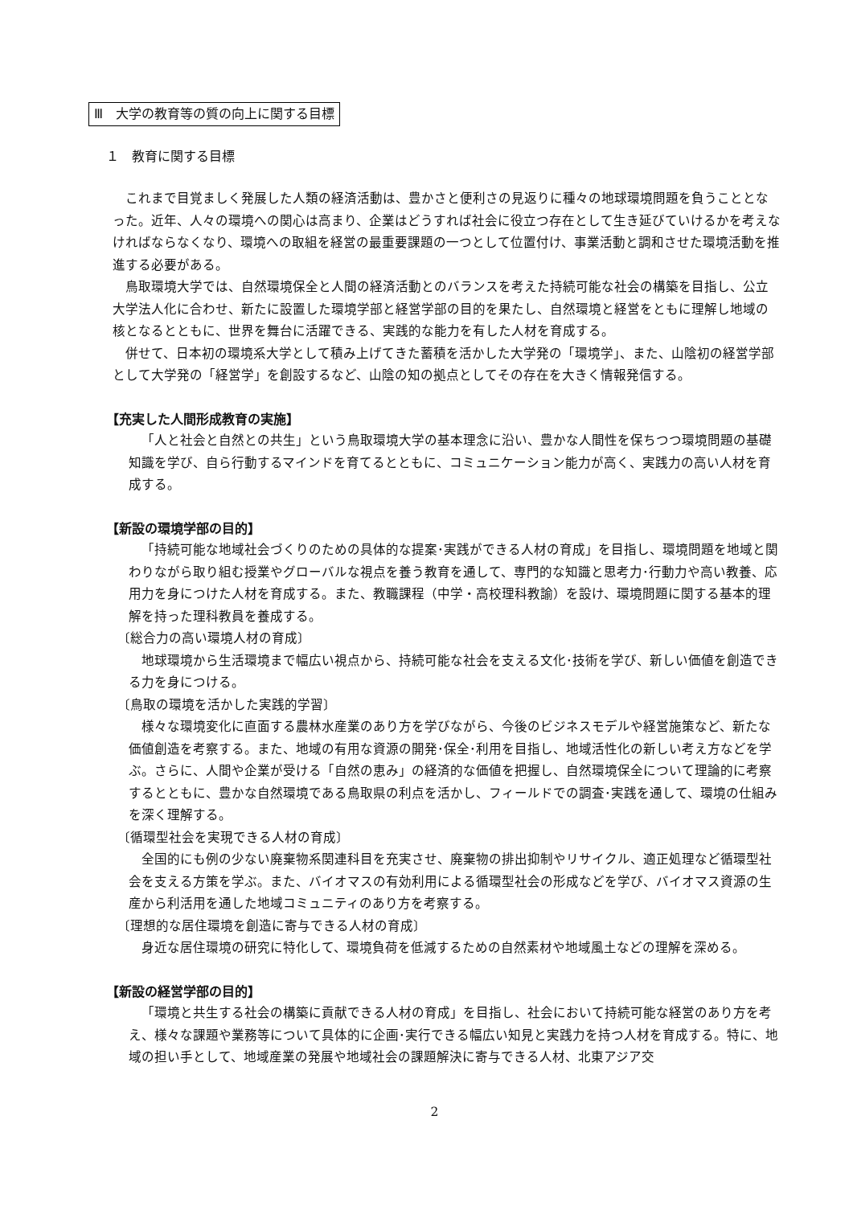Ⅲ　大学の教育等の質の向上に関する目標
１　教育に関する目標
これまで目覚ましく発展した人類の経済活動は、豊かさと便利さの見返りに種々の地球環境問題を負うこととなった。近年、人々の環境への関心は高まり、企業はどうすれば社会に役立つ存在として生き延びていけるかを考えなければならなくなり、環境への取組を経営の最重要課題の一つとして位置付け、事業活動と調和させた環境活動を推進する必要がある。
鳥取環境大学では、自然環境保全と人間の経済活動とのバランスを考えた持続可能な社会の構築を目指し、公立大学法人化に合わせ、新たに設置した環境学部と経営学部の目的を果たし、自然環境と経営をともに理解し地域の核となるとともに、世界を舞台に活躍できる、実践的な能力を有した人材を育成する。
併せて、日本初の環境系大学として積み上げてきた蓄積を活かした大学発の「環境学」、また、山陰初の経営学部として大学発の「経営学」を創設するなど、山陰の知の拠点としてその存在を大きく情報発信する。
【充実した人間形成教育の実施】
「人と社会と自然との共生」という鳥取環境大学の基本理念に沿い、豊かな人間性を保ちつつ環境問題の基礎知識を学び、自ら行動するマインドを育てるとともに、コミュニケーション能力が高く、実践力の高い人材を育成する。
【新設の環境学部の目的】
「持続可能な地域社会づくりのための具体的な提案･実践ができる人材の育成」を目指し、環境問題を地域と関わりながら取り組む授業やグローバルな視点を養う教育を通して、専門的な知識と思考力･行動力や高い教養、応用力を身につけた人材を育成する。また、教職課程（中学・高校理科教諭）を設け、環境問題に関する基本的理解を持った理科教員を養成する。
〔総合力の高い環境人材の育成〕
地球環境から生活環境まで幅広い視点から、持続可能な社会を支える文化･技術を学び、新しい価値を創造できる力を身につける。
〔鳥取の環境を活かした実践的学習〕
様々な環境変化に直面する農林水産業のあり方を学びながら、今後のビジネスモデルや経営施策など、新たな価値創造を考察する。また、地域の有用な資源の開発･保全･利用を目指し、地域活性化の新しい考え方などを学ぶ。さらに、人間や企業が受ける「自然の恵み」の経済的な価値を把握し、自然環境保全について理論的に考察するとともに、豊かな自然環境である鳥取県の利点を活かし、フィールドでの調査･実践を通して、環境の仕組みを深く理解する。
〔循環型社会を実現できる人材の育成〕
全国的にも例の少ない廃棄物系関連科目を充実させ、廃棄物の排出抑制やリサイクル、適正処理など循環型社会を支える方策を学ぶ。また、バイオマスの有効利用による循環型社会の形成などを学び、バイオマス資源の生産から利活用を通した地域コミュニティのあり方を考察する。
〔理想的な居住環境を創造に寄与できる人材の育成〕
身近な居住環境の研究に特化して、環境負荷を低減するための自然素材や地域風土などの理解を深める。
【新設の経営学部の目的】
「環境と共生する社会の構築に貢献できる人材の育成」を目指し、社会において持続可能な経営のあり方を考え、様々な課題や業務等について具体的に企画･実行できる幅広い知見と実践力を持つ人材を育成する。特に、地域の担い手として、地域産業の発展や地域社会の課題解決に寄与できる人材、北東アジア交
2